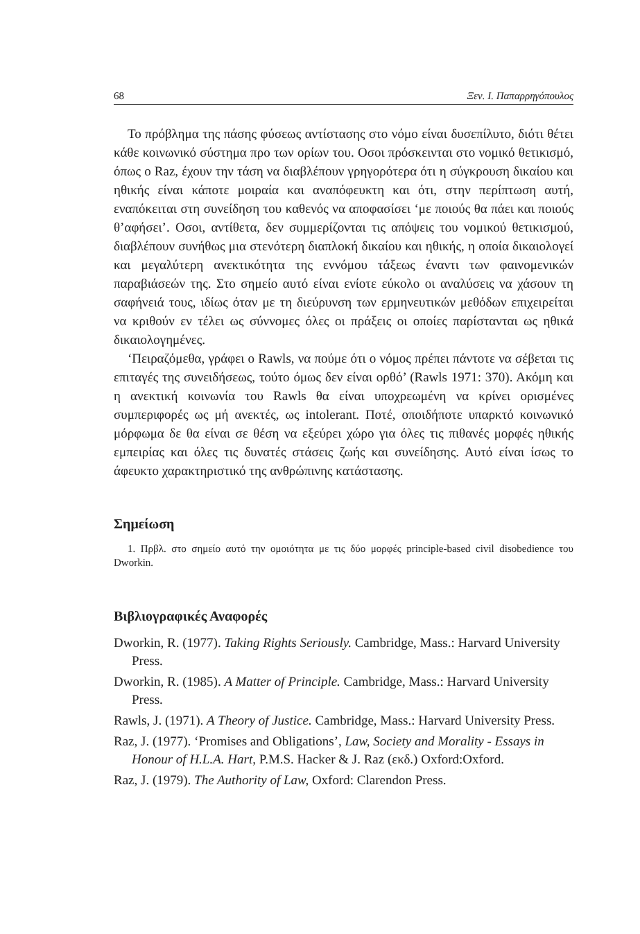68 Ξεν. Ι. Παπαρρηγόπουλος
Το πρόβλημα της πάσης φύσεως αντίστασης στο νόμο είναι δυσεπίλυτο, διότι θέτει κάθε κοινωνικό σύστημα προ των ορίων του. Οσοι πρόσκεινται στο νομικό θετικισμό, όπως ο Raz, έχουν την τάση να διαβλέπουν γρηγορότερα ότι η σύγκρουση δικαίου και ηθικής είναι κάποτε μοιραία και αναπόφευκτη και ότι, στην περίπτωση αυτή, εναπόκειται στη συνείδηση του καθενός να αποφασίσει ‘με ποιούς θα πάει και ποιούς θ’αφήσει’. Οσοι, αντίθετα, δεν συμμερίζονται τις απόψεις του νομικού θετικισμού, διαβλέπουν συνήθως μια στενότερη διαπλοκή δικαίου και ηθικής, η οποία δικαιολογεί και μεγαλύτερη ανεκτικότητα της εννόμου τάξεως έναντι των φαινομενικών παραβιάσεών της. Στο σημείο αυτό είναι ενίοτε εύκολο οι αναλύσεις να χάσουν τη σαφήνειά τους, ιδίως όταν με τη διεύρυνση των ερμηνευτικών μεθόδων επιχειρείται να κριθούν εν τέλει ως σύννομες όλες οι πράξεις οι οποίες παρίστανται ως ηθικά δικαιολογημένες.
‘Πειραζόμεθα, γράφει ο Rawls, να πούμε ότι ο νόμος πρέπει πάντοτε να σέβεται τις επιταγές της συνειδήσεως, τούτο όμως δεν είναι ορθό’ (Rawls 1971: 370). Ακόμη και η ανεκτική κοινωνία του Rawls θα είναι υποχρεωμένη να κρίνει ορισμένες συμπεριφορές ως μή ανεκτές, ως intolerant. Ποτέ, οποιδήποτε υπαρκτό κοινωνικό μόρφωμα δε θα είναι σε θέση να εξεύρει χώρο για όλες τις πιθανές μορφές ηθικής εμπειρίας και όλες τις δυνατές στάσεις ζωής και συνείδησης. Αυτό είναι ίσως το άφευκτο χαρακτηριστικό της ανθρώπινης κατάστασης.
Σημείωση
1. Πρβλ. στο σημείο αυτό την ομοιότητα με τις δύο μορφές principle-based civil disobedience του Dworkin.
Βιβλιογραφικές Αναφορές
Dworkin, R. (1977). Taking Rights Seriously. Cambridge, Mass.: Harvard University Press.
Dworkin, R. (1985). A Matter of Principle. Cambridge, Mass.: Harvard University Press.
Rawls, J. (1971). A Theory of Justice. Cambridge, Mass.: Harvard University Press.
Raz, J. (1977). ‘Promises and Obligations’, Law, Society and Morality - Essays in Honour of H.L.A. Hart, P.M.S. Hacker & J. Raz (εκδ.) Oxford:Oxford.
Raz, J. (1979). The Authority of Law, Oxford: Clarendon Press.